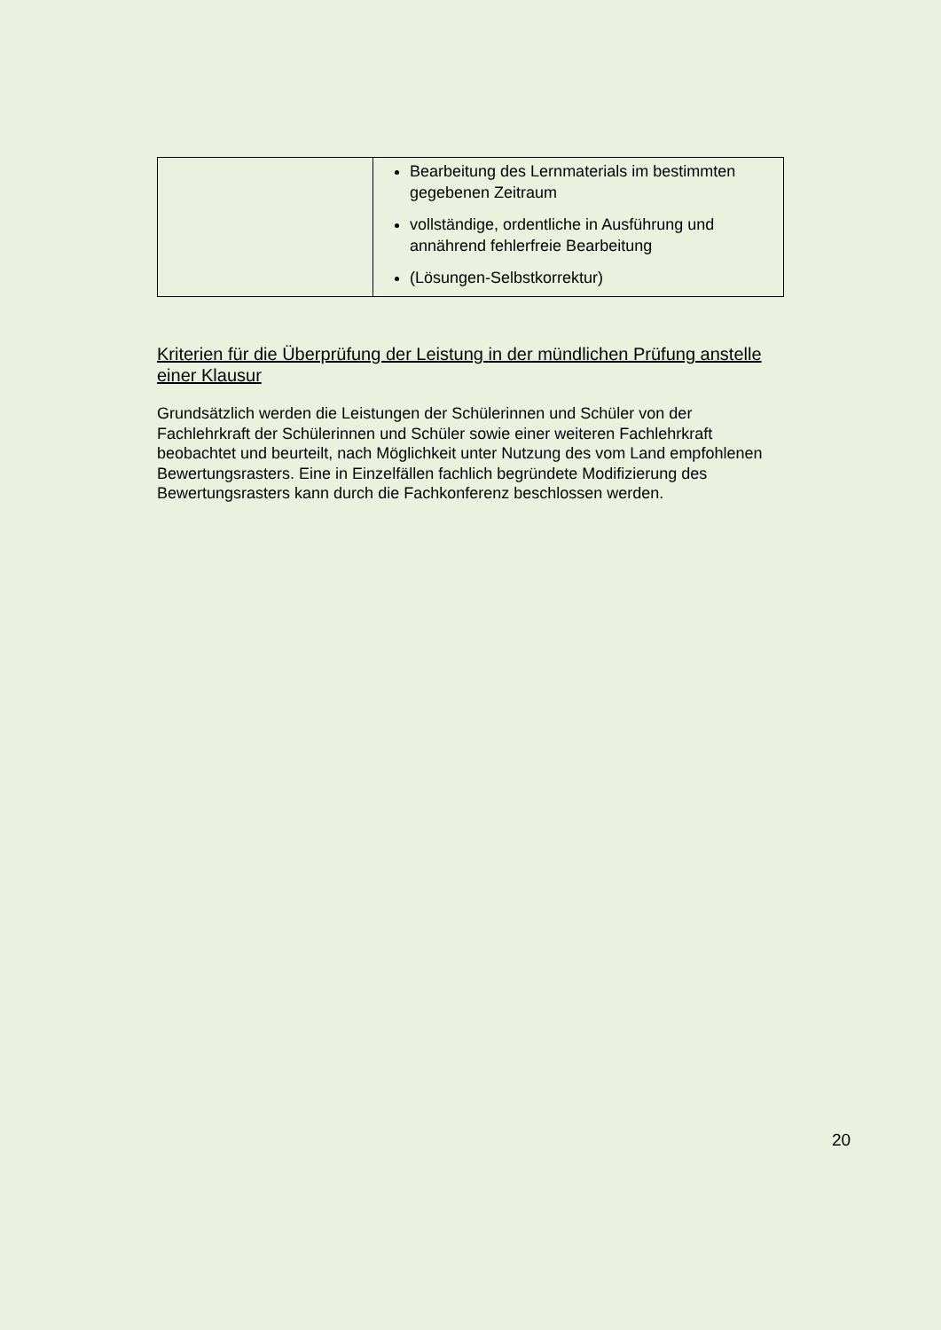| | Bearbeitung des Lernmaterials im bestimmten gegebenen Zeitraum vollständige, ordentliche in Ausführung und annährend fehlerfreie Bearbeitung (Lösungen-Selbstkorrektur) |
Kriterien für die Überprüfung der Leistung in der mündlichen Prüfung anstelle einer Klausur
Grundsätzlich werden die Leistungen der Schülerinnen und Schüler von der Fachlehrkraft der Schülerinnen und Schüler sowie einer weiteren Fachlehrkraft beobachtet und beurteilt, nach Möglichkeit unter Nutzung des vom Land empfohlenen Bewertungsrasters. Eine in Einzelfällen fachlich begründete Modifizierung des Bewertungsrasters kann durch die Fachkonferenz beschlossen werden.
20